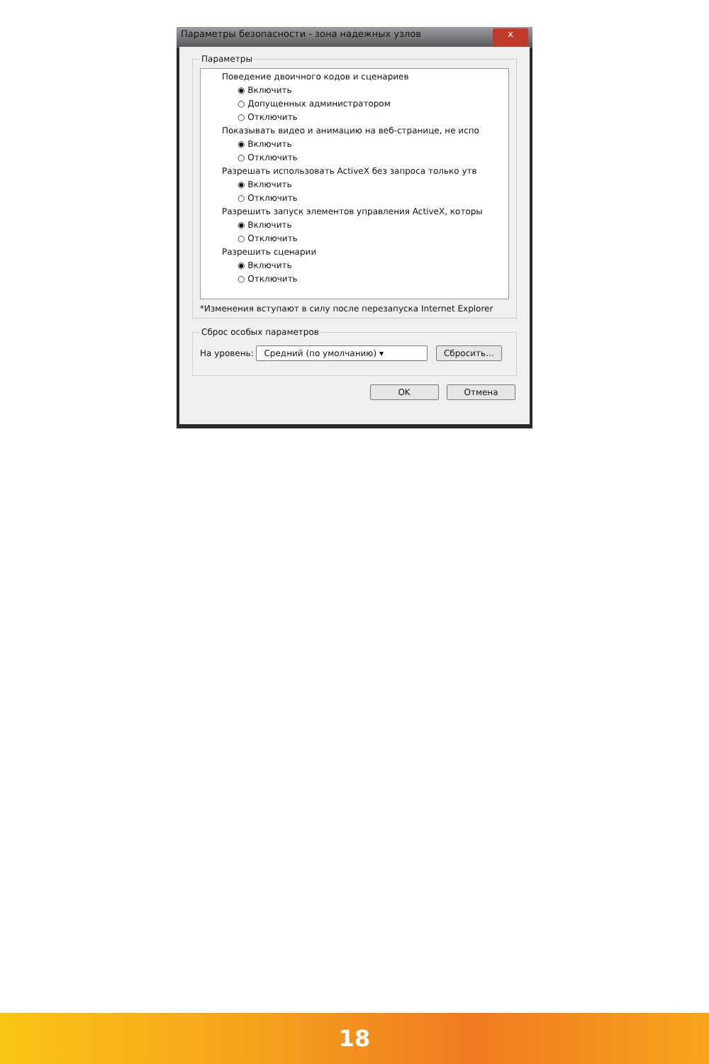Параметры безопасности - зона надежных узлов x
Параметры
Поведение двоичного кодов и сценариев
◉ Включить
○ Допущенных администратором
○ Отключить
Показывать видео и анимацию на веб-странице, не испо
◉ Включить
○ Отключить
Разрешать использовать ActiveX без запроса только утв
◉ Включить
○ Отключить
Разрешить запуск элементов управления ActiveX, которы
◉ Включить
○ Отключить
Разрешить сценарии
◉ Включить
○ Отключить
*Изменения вступают в силу после перезапуска Internet Explorer
Сброс особых параметров
На уровень: Средний (по умолчанию) ▾ Сбросить...
OK Отмена
18